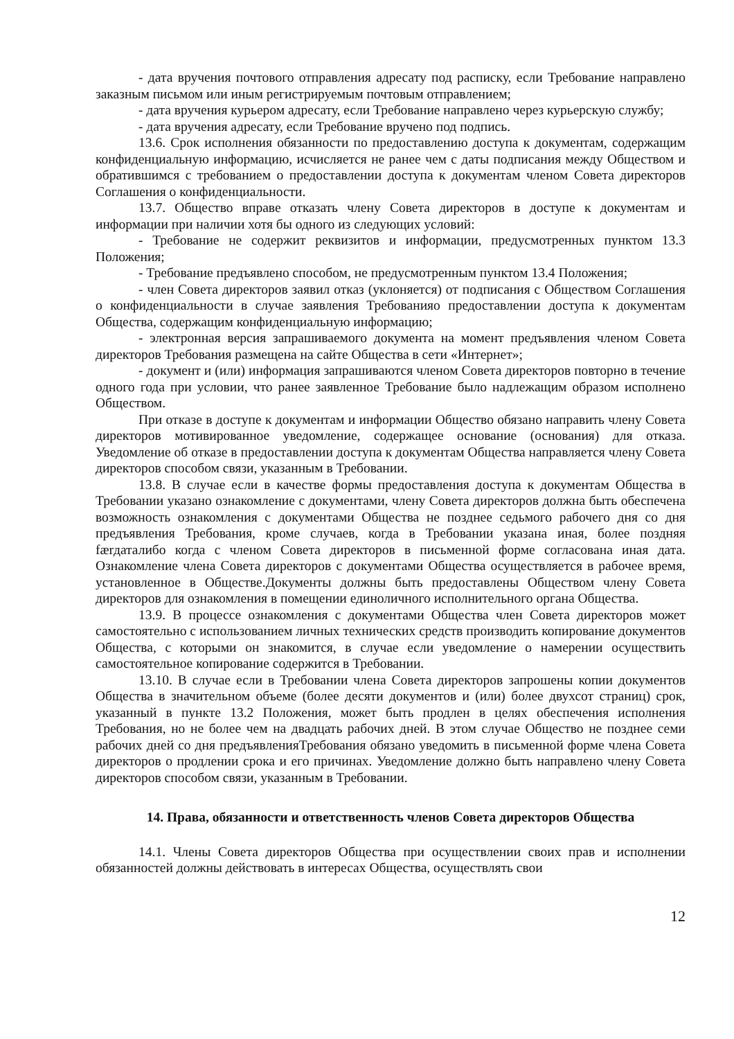- дата вручения почтового отправления адресату под расписку, если Требование направлено заказным письмом или иным регистрируемым почтовым отправлением;
- дата вручения курьером адресату, если Требование направлено через курьерскую службу;
- дата вручения адресату, если Требование вручено под подпись.
13.6. Срок исполнения обязанности по предоставлению доступа к документам, содержащим конфиденциальную информацию, исчисляется не ранее чем с даты подписания между Обществом и обратившимся с требованием о предоставлении доступа к документам членом Совета директоров Соглашения о конфиденциальности.
13.7. Общество вправе отказать члену Совета директоров в доступе к документам и информации при наличии хотя бы одного из следующих условий:
- Требование не содержит реквизитов и информации, предусмотренных пунктом 13.3 Положения;
- Требование предъявлено способом, не предусмотренным пунктом 13.4 Положения;
- член Совета директоров заявил отказ (уклоняется) от подписания с Обществом Соглашения о конфиденциальности в случае заявления Требованияо предоставлении доступа к документам Общества, содержащим конфиденциальную информацию;
- электронная версия запрашиваемого документа на момент предъявления членом Совета директоров Требования размещена на сайте Общества в сети «Интернет»;
- документ и (или) информация запрашиваются членом Совета директоров повторно в течение одного года при условии, что ранее заявленное Требование было надлежащим образом исполнено Обществом.
При отказе в доступе к документам и информации Общество обязано направить члену Совета директоров мотивированное уведомление, содержащее основание (основания) для отказа. Уведомление об отказе в предоставлении доступа к документам Общества направляется члену Совета директоров способом связи, указанным в Требовании.
13.8. В случае если в качестве формы предоставления доступа к документам Общества в Требовании указано ознакомление с документами, члену Совета директоров должна быть обеспечена возможность ознакомления с документами Общества не позднее седьмого рабочего дня со дня предъявления Требования, кроме случаев, когда в Требовании указана иная, более поздняя færдаталибо когда с членом Совета директоров в письменной форме согласована иная дата. Ознакомление члена Совета директоров с документами Общества осуществляется в рабочее время, установленное в Обществе.Документы должны быть предоставлены Обществом члену Совета директоров для ознакомления в помещении единоличного исполнительного органа Общества.
13.9. В процессе ознакомления с документами Общества член Совета директоров может самостоятельно с использованием личных технических средств производить копирование документов Общества, с которыми он знакомится, в случае если уведомление о намерении осуществить самостоятельное копирование содержится в Требовании.
13.10. В случае если в Требовании члена Совета директоров запрошены копии документов Общества в значительном объеме (более десяти документов и (или) более двухсот страниц) срок, указанный в пункте 13.2 Положения, может быть продлен в целях обеспечения исполнения Требования, но не более чем на двадцать рабочих дней. В этом случае Общество не позднее семи рабочих дней со дня предъявленияТребования обязано уведомить в письменной форме члена Совета директоров о продлении срока и его причинах. Уведомление должно быть направлено члену Совета директоров способом связи, указанным в Требовании.
14. Права, обязанности и ответственность членов Совета директоров Общества
14.1. Члены Совета директоров Общества при осуществлении своих прав и исполнении обязанностей должны действовать в интересах Общества, осуществлять свои
12